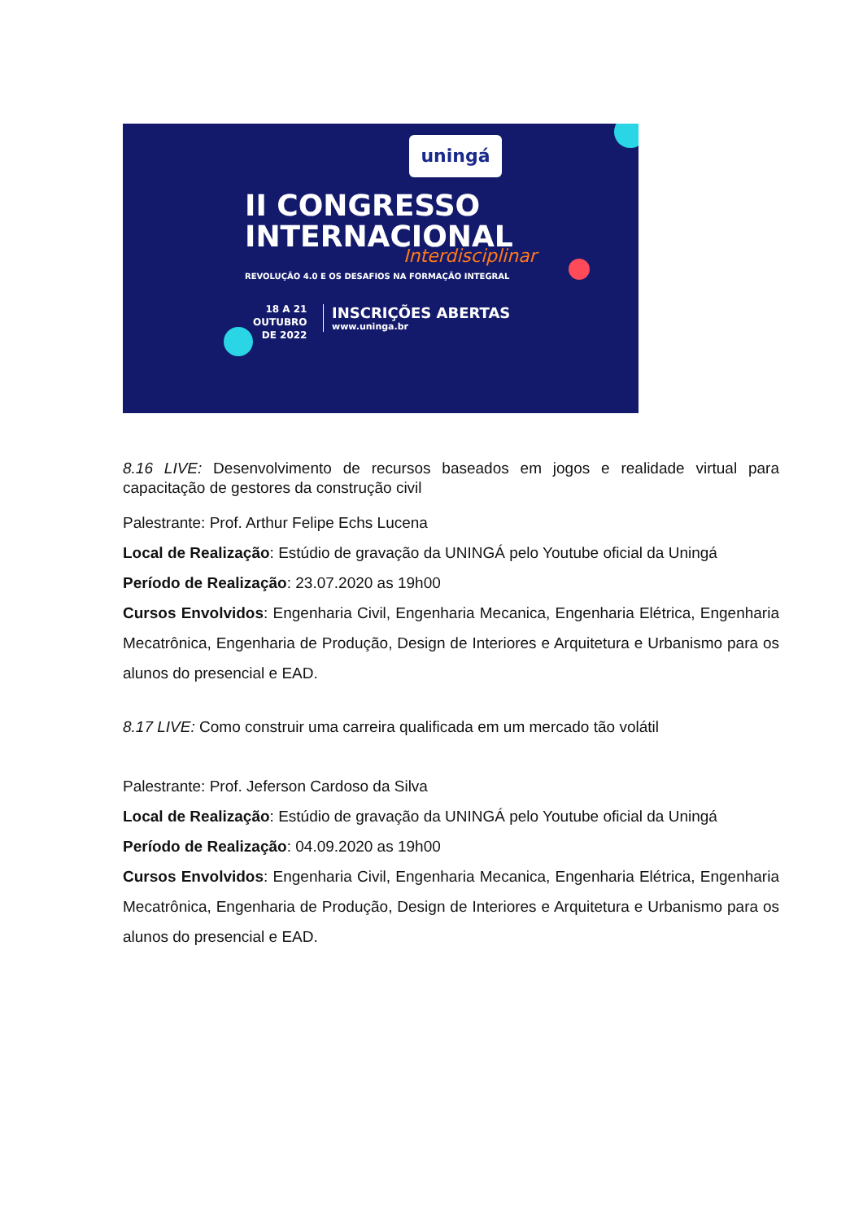uningá
II CONGRESSO
INTERNACIONAL
Interdisciplinar
REVOLUÇÃO 4.0 E OS DESAFIOS NA FORMAÇÃO INTEGRAL
18 A 21
OUTUBRO
DE 2022
INSCRIÇÕES ABERTAS
www.uninga.br
8.16 LIVE: Desenvolvimento de recursos baseados em jogos e realidade virtual para capacitação de gestores da construção civil
Palestrante: Prof. Arthur Felipe Echs Lucena
Local de Realização: Estúdio de gravação da UNINGÁ pelo Youtube oficial da Uningá
Período de Realização: 23.07.2020 as 19h00
Cursos Envolvidos: Engenharia Civil, Engenharia Mecanica, Engenharia Elétrica, Engenharia Mecatrônica, Engenharia de Produção, Design de Interiores e Arquitetura e Urbanismo para os alunos do presencial e EAD.
8.17 LIVE: Como construir uma carreira qualificada em um mercado tão volátil
Palestrante: Prof. Jeferson Cardoso da Silva
Local de Realização: Estúdio de gravação da UNINGÁ pelo Youtube oficial da Uningá
Período de Realização: 04.09.2020 as 19h00
Cursos Envolvidos: Engenharia Civil, Engenharia Mecanica, Engenharia Elétrica, Engenharia Mecatrônica, Engenharia de Produção, Design de Interiores e Arquitetura e Urbanismo para os alunos do presencial e EAD.